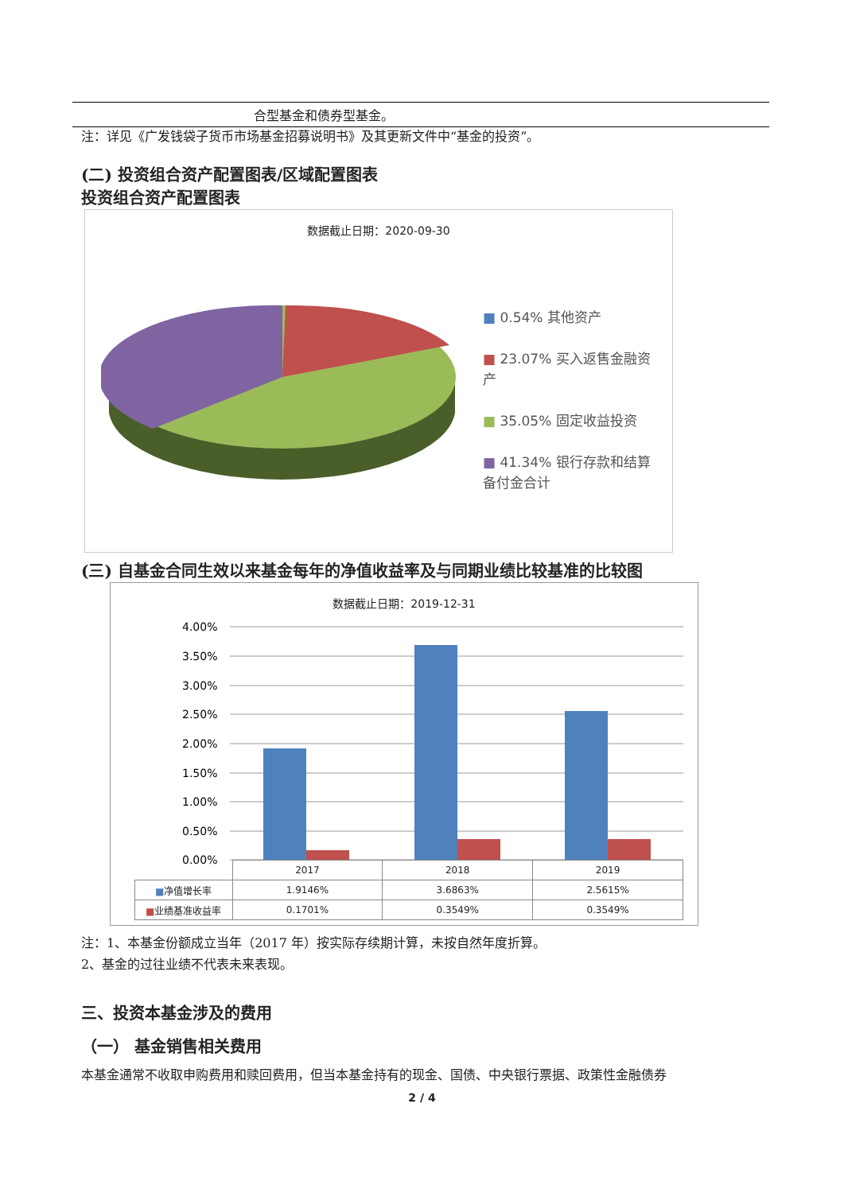合型基金和债券型基金。
注：详见《广发钱袋子货币市场基金招募说明书》及其更新文件中“基金的投资”。
(二) 投资组合资产配置图表/区域配置图表
投资组合资产配置图表
数据截止日期：2020-09-30
■ 0.54% 其他资产
■ 23.07% 买入返售金融资产
■ 35.05% 固定收益投资
■ 41.34% 银行存款和结算备付金合计
(三) 自基金合同生效以来基金每年的净值收益率及与同期业绩比较基准的比较图
数据截止日期：2019-12-31
4.00%
3.50%
3.00%
2.50%
2.00%
1.50%
1.00%
0.50%
0.00%
| | 2017 | 2018 | 2019 |
| ■ 净值增长率 | 1.9146% | 3.6863% | 2.5615% |
| ■ 业绩基准收益率 | 0.1701% | 0.3549% | 0.3549% |
注：1、本基金份额成立当年（2017 年）按实际存续期计算，未按自然年度折算。
2、基金的过往业绩不代表未来表现。
三、投资本基金涉及的费用
（一） 基金销售相关费用
本基金通常不收取申购费用和赎回费用，但当本基金持有的现金、国债、中央银行票据、政策性金融债券
2 / 4